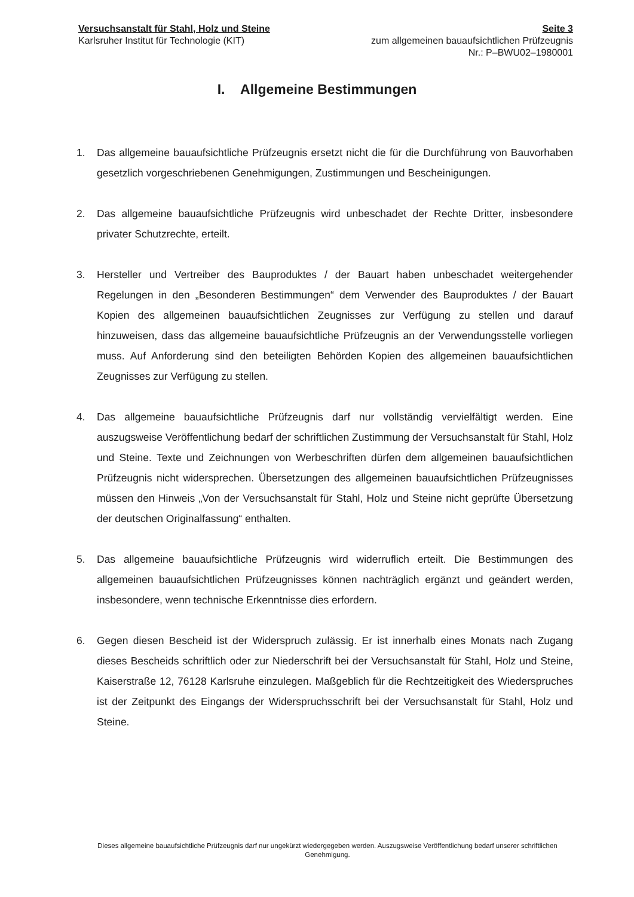Versuchsanstalt für Stahl, Holz und Steine
Karlsruher Institut für Technologie (KIT)
Seite 3
zum allgemeinen bauaufsichtlichen Prüfzeugnis
Nr.: P–BWU02–1980001
I. Allgemeine Bestimmungen
1. Das allgemeine bauaufsichtliche Prüfzeugnis ersetzt nicht die für die Durchführung von Bauvorhaben gesetzlich vorgeschriebenen Genehmigungen, Zustimmungen und Bescheinigungen.
2. Das allgemeine bauaufsichtliche Prüfzeugnis wird unbeschadet der Rechte Dritter, insbesondere privater Schutzrechte, erteilt.
3. Hersteller und Vertreiber des Bauproduktes / der Bauart haben unbeschadet weitergehender Regelungen in den „Besonderen Bestimmungen“ dem Verwender des Bauproduktes / der Bauart Kopien des allgemeinen bauaufsichtlichen Zeugnisses zur Verfügung zu stellen und darauf hinzuweisen, dass das allgemeine bauaufsichtliche Prüfzeugnis an der Verwendungsstelle vorliegen muss. Auf Anforderung sind den beteiligten Behörden Kopien des allgemeinen bauaufsichtlichen Zeugnisses zur Verfügung zu stellen.
4. Das allgemeine bauaufsichtliche Prüfzeugnis darf nur vollständig vervielfältigt werden. Eine auszugsweise Veröffentlichung bedarf der schriftlichen Zustimmung der Versuchsanstalt für Stahl, Holz und Steine. Texte und Zeichnungen von Werbeschriften dürfen dem allgemeinen bauaufsichtlichen Prüfzeugnis nicht widersprechen. Übersetzungen des allgemeinen bauaufsichtlichen Prüfzeugnisses müssen den Hinweis „Von der Versuchsanstalt für Stahl, Holz und Steine nicht geprüfte Übersetzung der deutschen Originalfassung“ enthalten.
5. Das allgemeine bauaufsichtliche Prüfzeugnis wird widerruflich erteilt. Die Bestimmungen des allgemeinen bauaufsichtlichen Prüfzeugnisses können nachträglich ergänzt und geändert werden, insbesondere, wenn technische Erkenntnisse dies erfordern.
6. Gegen diesen Bescheid ist der Widerspruch zulässig. Er ist innerhalb eines Monats nach Zugang dieses Bescheids schriftlich oder zur Niederschrift bei der Versuchsanstalt für Stahl, Holz und Steine, Kaiserstraße 12, 76128 Karlsruhe einzulegen. Maßgeblich für die Rechtzeitigkeit des Wiederspruches ist der Zeitpunkt des Eingangs der Widerspruchsschrift bei der Versuchsanstalt für Stahl, Holz und Steine.
Dieses allgemeine bauaufsichtliche Prüfzeugnis darf nur ungekürzt wiedergegeben werden. Auszugsweise Veröffentlichung bedarf unserer schriftlichen Genehmigung.